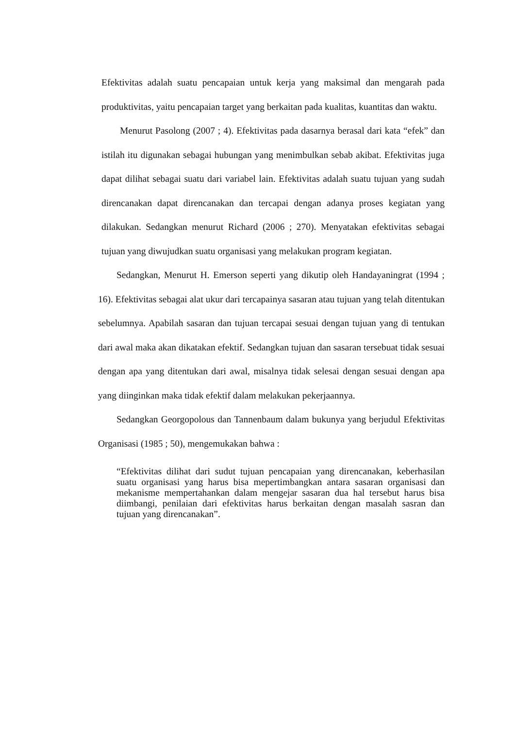Efektivitas adalah suatu pencapaian untuk kerja yang maksimal dan mengarah pada produktivitas, yaitu pencapaian target yang berkaitan pada kualitas, kuantitas dan waktu.
Menurut Pasolong (2007 ; 4). Efektivitas pada dasarnya berasal dari kata “efek” dan istilah itu digunakan sebagai hubungan yang menimbulkan sebab akibat. Efektivitas juga dapat dilihat sebagai suatu dari variabel lain. Efektivitas adalah suatu tujuan yang sudah direncanakan dapat direncanakan dan tercapai dengan adanya proses kegiatan yang dilakukan. Sedangkan menurut Richard (2006 ; 270). Menyatakan efektivitas sebagai tujuan yang diwujudkan suatu organisasi yang melakukan program kegiatan.
Sedangkan, Menurut H. Emerson seperti yang dikutip oleh Handayaningrat (1994 ; 16). Efektivitas sebagai alat ukur dari tercapainya sasaran atau tujuan yang telah ditentukan sebelumnya. Apabilah sasaran dan tujuan tercapai sesuai dengan tujuan yang di tentukan dari awal maka akan dikatakan efektif. Sedangkan tujuan dan sasaran tersebuat tidak sesuai dengan apa yang ditentukan dari awal, misalnya tidak selesai dengan sesuai dengan apa yang diinginkan maka tidak efektif dalam melakukan pekerjaannya.
Sedangkan Georgopolous dan Tannenbaum dalam bukunya yang berjudul Efektivitas Organisasi (1985 ; 50), mengemukakan bahwa :
“Efektivitas dilihat dari sudut tujuan pencapaian yang direncanakan, keberhasilan suatu organisasi yang harus bisa mepertimbangkan antara sasaran organisasi dan mekanisme mempertahankan dalam mengejar sasaran dua hal tersebut harus bisa diimbangi, penilaian dari efektivitas harus berkaitan dengan masalah sasran dan tujuan yang direncanakan”.